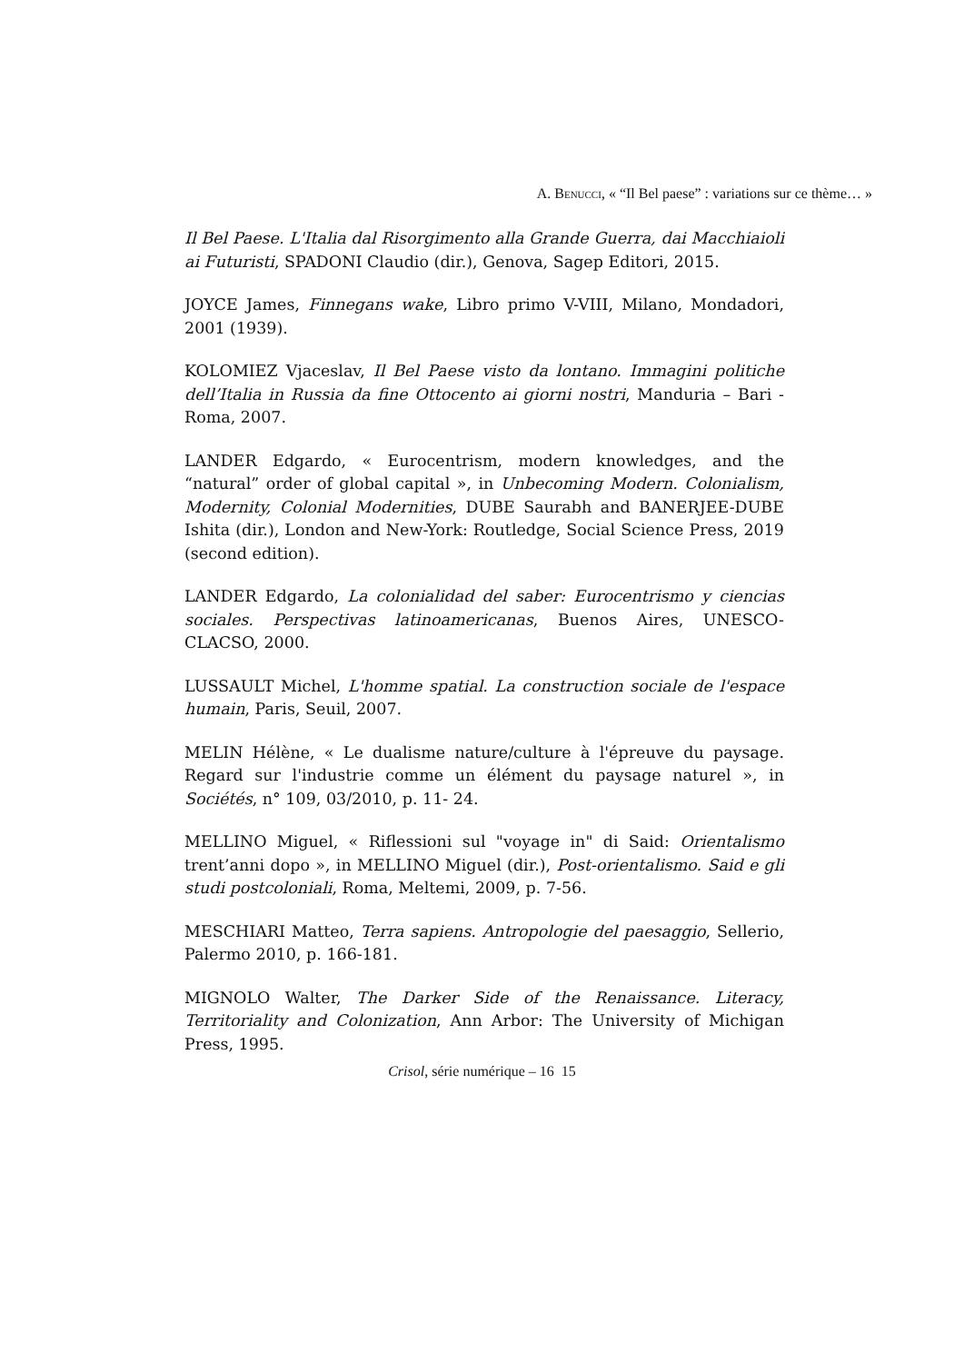A. BENUCCI, « “Il Bel paese” : variations sur ce thème… »
Il Bel Paese. L'Italia dal Risorgimento alla Grande Guerra, dai Macchiaioli ai Futuristi, SPADONI Claudio (dir.), Genova, Sagep Editori, 2015.
JOYCE James, Finnegans wake, Libro primo V-VIII, Milano, Mondadori, 2001 (1939).
KOLOMIEZ Vjaceslav, Il Bel Paese visto da lontano. Immagini politiche dell’Italia in Russia da fine Ottocento ai giorni nostri, Manduria – Bari - Roma, 2007.
LANDER Edgardo, « Eurocentrism, modern knowledges, and the “natural” order of global capital », in Unbecoming Modern. Colonialism, Modernity, Colonial Modernities, DUBE Saurabh and BANERJEE-DUBE Ishita (dir.), London and New-York: Routledge, Social Science Press, 2019 (second edition).
LANDER Edgardo, La colonialidad del saber: Eurocentrismo y ciencias sociales. Perspectivas latinoamericanas, Buenos Aires, UNESCO-CLACSO, 2000.
LUSSAULT Michel, L'homme spatial. La construction sociale de l'espace humain, Paris, Seuil, 2007.
MELIN Hélène, « Le dualisme nature/culture à l'épreuve du paysage. Regard sur l'industrie comme un élément du paysage naturel », in Sociétés, n° 109, 03/2010, p. 11- 24.
MELLINO Miguel, « Riflessioni sul "voyage in" di Said: Orientalismo trent’anni dopo », in MELLINO Miguel (dir.), Post-orientalismo. Said e gli studi postcoloniali, Roma, Meltemi, 2009, p. 7-56.
MESCHIARI Matteo, Terra sapiens. Antropologie del paesaggio, Sellerio, Palermo 2010, p. 166-181.
MIGNOLO Walter, The Darker Side of the Renaissance. Literacy, Territoriality and Colonization, Ann Arbor: The University of Michigan Press, 1995.
Crisol, série numérique – 16 15